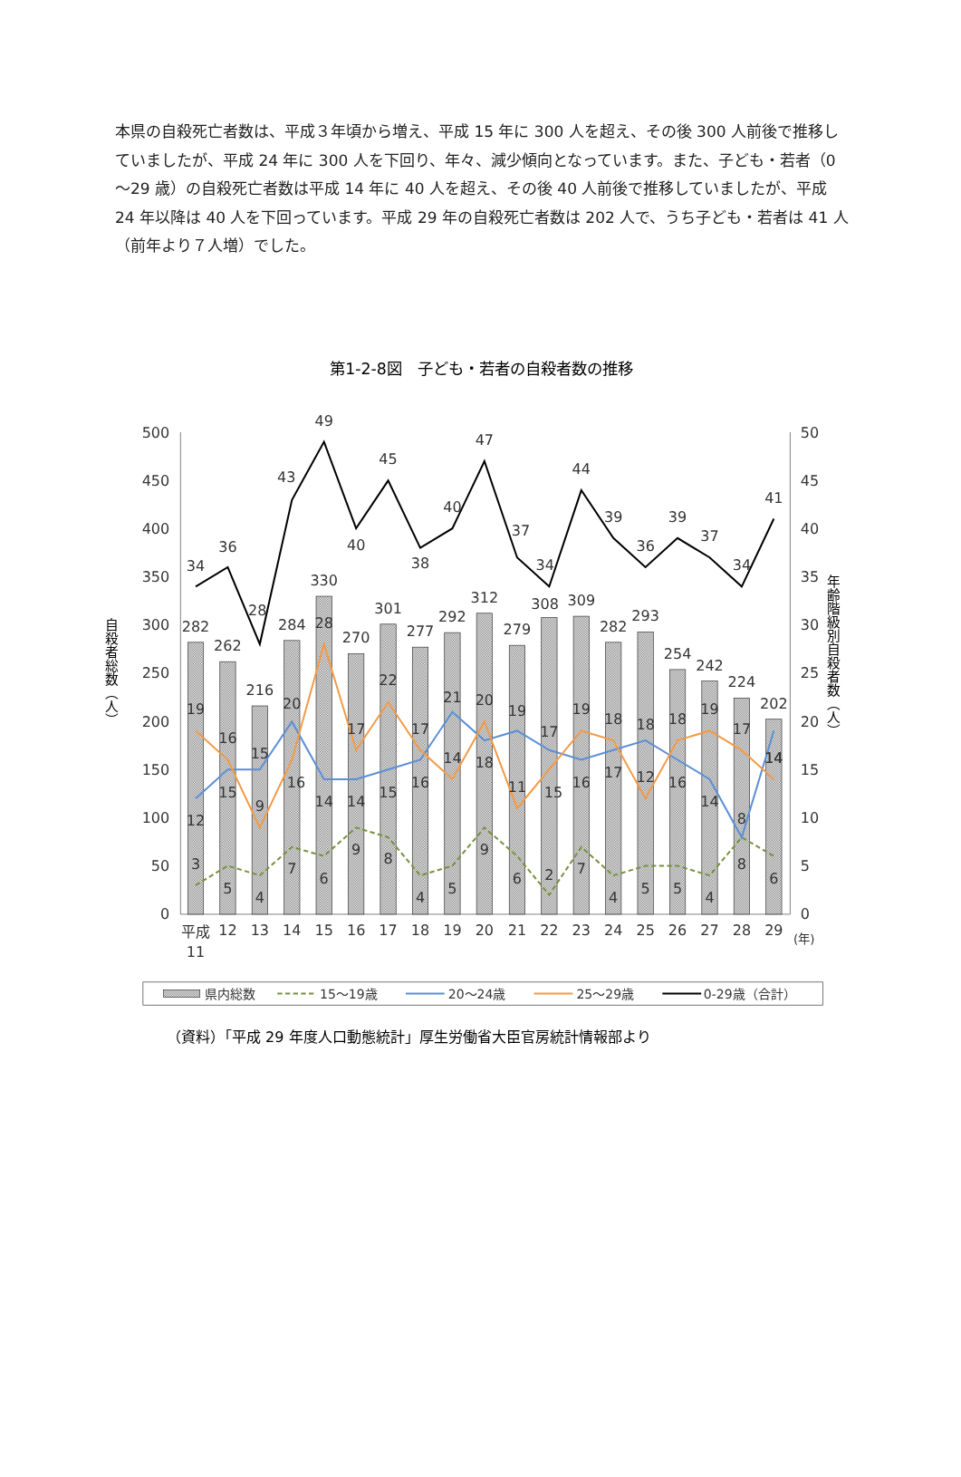本県の自殺死亡者数は、平成３年頃から増え、平成 15 年に 300 人を超え、その後 300 人前後で推移していましたが、平成 24 年に 300 人を下回り、年々、減少傾向となっています。また、子ども・若者（0～29 歳）の自殺死亡者数は平成 14 年に 40 人を超え、その後 40 人前後で推移していましたが、平成 24 年以降は 40 人を下回っています。平成 29 年の自殺死亡者数は 202 人で、うち子ども・若者は 41 人（前年より７人増）でした。
第1-2-8図　子ども・若者の自殺者数の推移
500
450
400
350
300
250
200
150
100
50
0
50
45
40
35
30
25
20
15
10
5
0
自殺者総数（人）
年齢階級別自殺者数（人）
282
262
216
284
330
270
301
277
292
312
279
308
309
282
293
254
242
224
202
34
36
28
43
49
40
45
38
40
47
37
34
44
39
36
39
37
34
41
19
16
9
20
28
17
22
17
14
20
11
15
19
18
12
18
19
17
14
12
15
15
16
14
14
15
16
21
18
19
17
16
17
18
16
14
8
14
3
5
4
7
6
9
8
4
5
9
6
2
7
4
5
5
4
8
6
平成
11
12
13
14
15
16
17
18
19
20
21
22
23
24
25
26
27
28
29
(年)
県内総数
15～19歳
20～24歳
25～29歳
0-29歳（合計）
（資料）「平成 29 年度人口動態統計」厚生労働省大臣官房統計情報部より